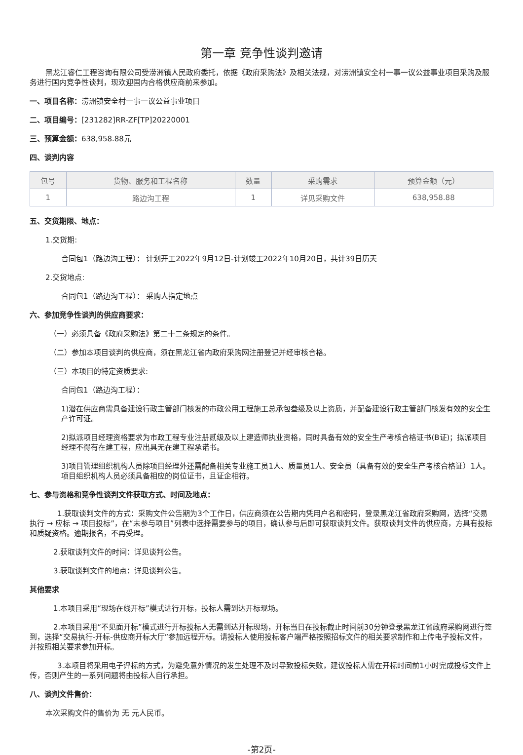第一章 竞争性谈判邀请
黑龙江睿仁工程咨询有限公司受涝洲镇人民政府委托，依据《政府采购法》及相关法规，对涝洲镇安全村一事一议公益事业项目采购及服务进行国内竞争性谈判，现欢迎国内合格供应商前来参加。
一、项目名称：涝洲镇安全村一事一议公益事业项目
二、项目编号：[231282]RR-ZF[TP]20220001
三、预算金额：638,958.88元
四、谈判内容
| 包号 | 货物、服务和工程名称 | 数量 | 采购需求 | 预算金额（元） |
| --- | --- | --- | --- | --- |
| 1 | 路边沟工程 | 1 | 详见采购文件 | 638,958.88 |
五、交货期限、地点：
1.交货期:
合同包1（路边沟工程）： 计划开工2022年9月12日-计划竣工2022年10月20日，共计39日历天
2.交货地点:
合同包1（路边沟工程）： 采购人指定地点
六、参加竞争性谈判的供应商要求：
（一）必须具备《政府采购法》第二十二条规定的条件。
（二）参加本项目谈判的供应商，须在黑龙江省内政府采购网注册登记并经审核合格。
（三）本项目的特定资质要求:
合同包1（路边沟工程）：
1)潜在供应商需具备建设行政主管部门核发的市政公用工程施工总承包叁级及以上资质，并配备建设行政主管部门核发有效的安全生产许可证。
2)拟派项目经理资格要求为市政工程专业注册贰级及以上建造师执业资格，同时具备有效的安全生产考核合格证书(B证)；拟派项目经理不得有在建工程，应出具无在建工程承诺书。
3)项目管理组织机构人员除项目经理外还需配备相关专业施工员1人、质量员1人、安全员（具备有效的安全生产考核合格证）1人。项目组织机构人员必须具备相应的岗位证书，且证企相符。
七、参与资格和竞争性谈判文件获取方式、时间及地点：
1.获取谈判文件的方式：采购文件公告期为3个工作日，供应商须在公告期内凭用户名和密码，登录黑龙江省政府采购网，选择“交易执行 → 应标 → 项目投标”，在“未参与项目”列表中选择需要参与的项目，确认参与后即可获取谈判文件。获取谈判文件的供应商，方具有投标和质疑资格。逾期报名，不再受理。
2.获取谈判文件的时间：详见谈判公告。
3.获取谈判文件的地点：详见谈判公告。
其他要求
1.本项目采用“现场在线开标”模式进行开标，投标人需到达开标现场。
2.本项目采用“不见面开标”模式进行开标投标人无需到达开标现场，开标当日在投标截止时间前30分钟登录黑龙江省政府采购网进行签到，选择“交易执行-开标-供应商开标大厅”参加远程开标。请投标人使用投标客户端严格按照招标文件的相关要求制作和上传电子投标文件，并按照相关要求参加开标。
3.本项目将采用电子评标的方式，为避免意外情况的发生处理不及时导致投标失败，建议投标人需在开标时间前1小时完成投标文件上传，否则产生的一系列问题将由投标人自行承担。
八、谈判文件售价：
本次采购文件的售价为 无 元人民币。
-第2页-